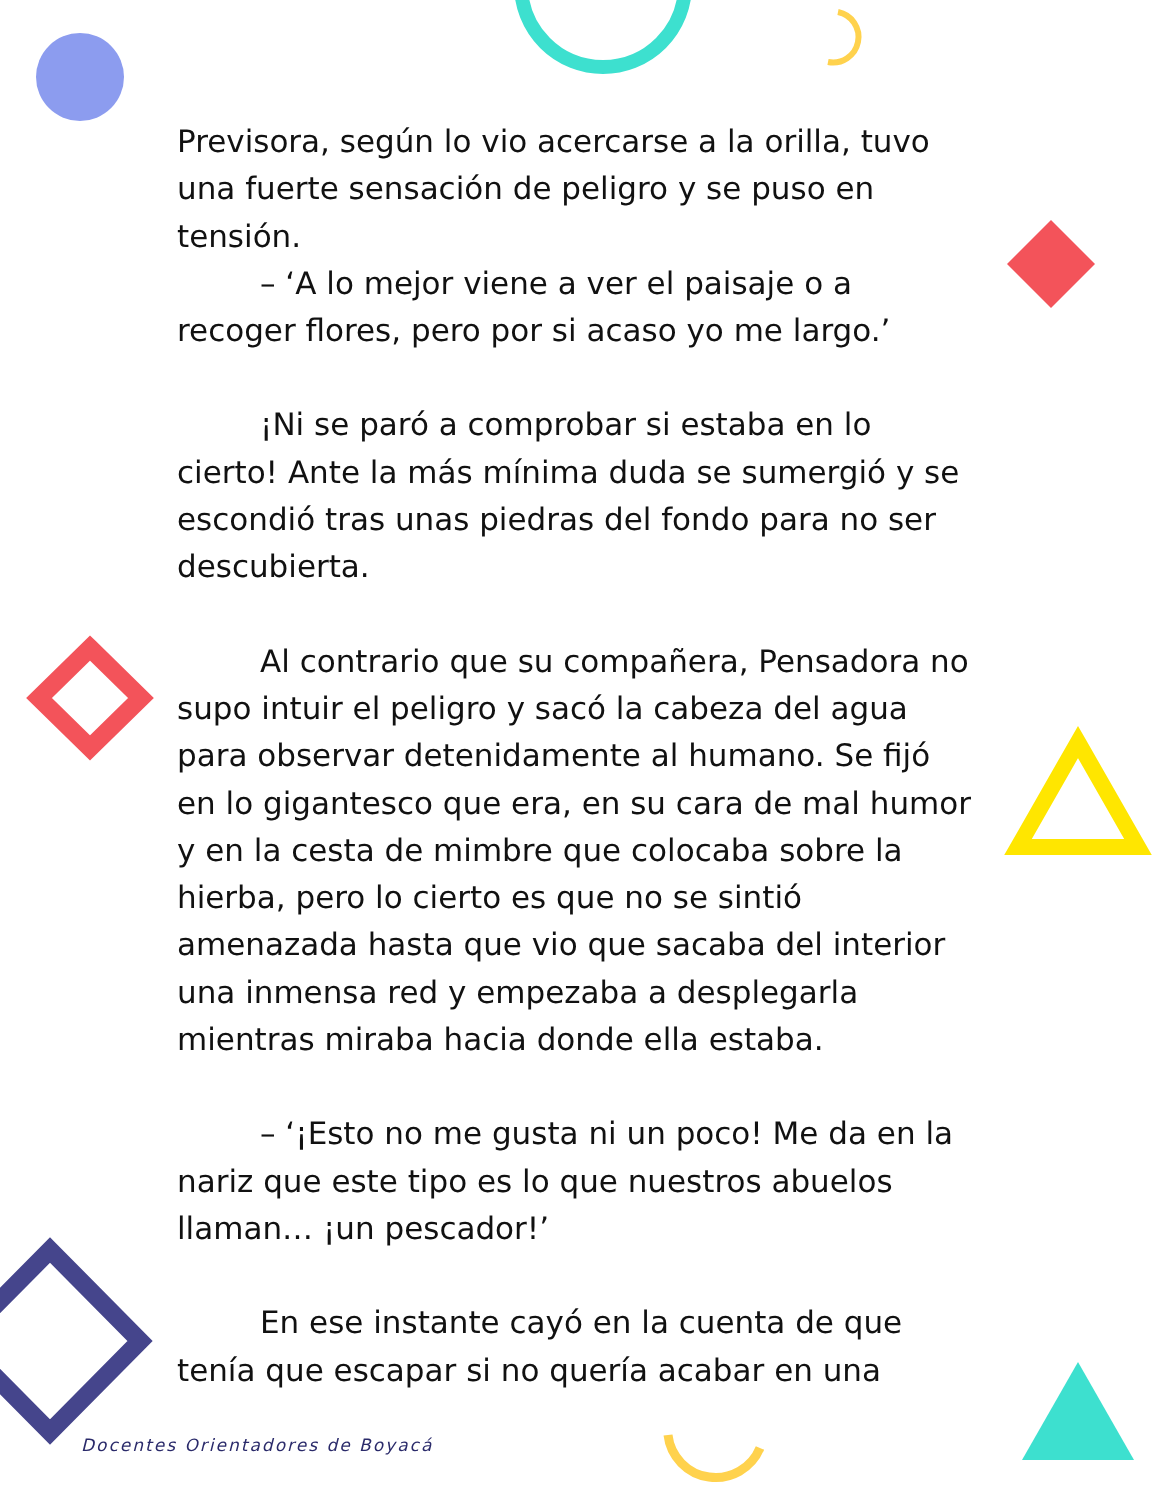Previsora, según lo vio acercarse a la orilla, tuvo una fuerte sensación de peligro y se puso en tensión.
– ‘A lo mejor viene a ver el paisaje o a recoger flores, pero por si acaso yo me largo.’
¡Ni se paró a comprobar si estaba en lo cierto! Ante la más mínima duda se sumergió y se escondió tras unas piedras del fondo para no ser descubierta.
Al contrario que su compañera, Pensadora no supo intuir el peligro y sacó la cabeza del agua para observar detenidamente al humano. Se fijó en lo gigantesco que era, en su cara de mal humor y en la cesta de mimbre que colocaba sobre la hierba, pero lo cierto es que no se sintió amenazada hasta que vio que sacaba del interior una inmensa red y empezaba a desplegarla mientras miraba hacia donde ella estaba.
– ‘¡Esto no me gusta ni un poco! Me da en la nariz que este tipo es lo que nuestros abuelos llaman… ¡un pescador!’
En ese instante cayó en la cuenta de que tenía que escapar si no quería acabar en una
Docentes Orientadores de Boyacá